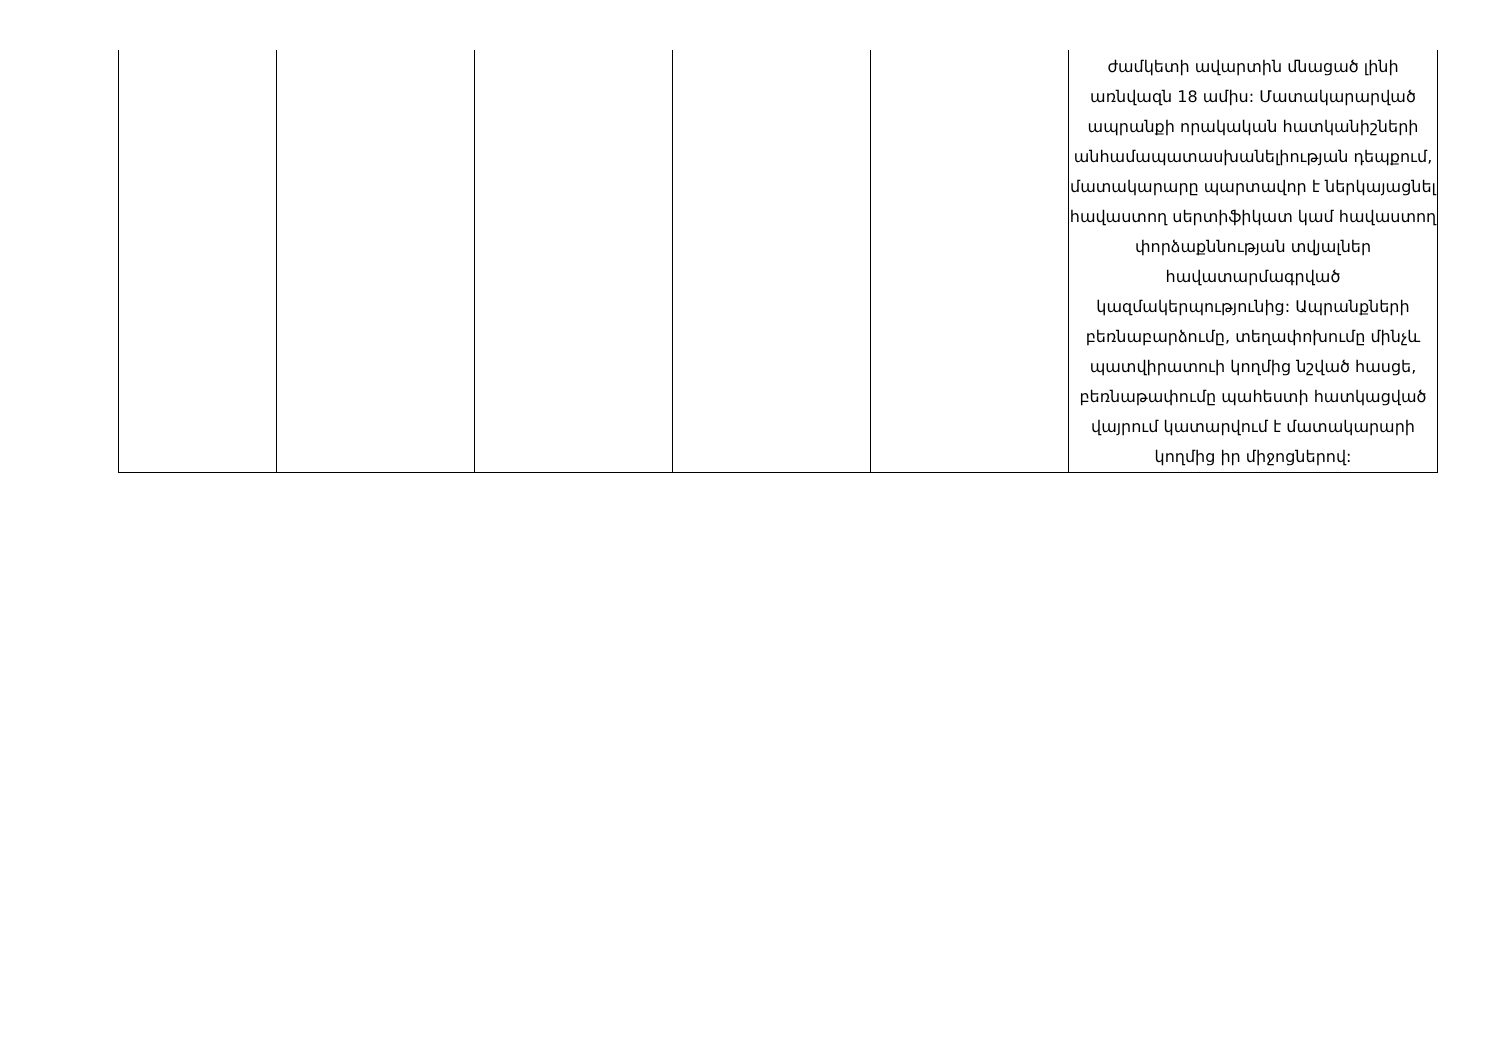| | | | | | ժամկետի ավարտին մնացած լինի առնվազն 18 ամիս: Մատակարարված ապրանքի որակական հատկանիշների անհամապատասխանելիության դեպքում, մատակարարը պարտավոր է ներկայացնել հավաստող սերտիֆիկատ կամ հավաստող փորձաքննության տվյալներ հավատարմագրված կազմակերպությունից: Ապրանքների բեռնաբարձումը, տեղափոխումը մինչև պատվիրատուի կողմից նշված հասցե, բեռնաթափումը պահեստի հատկացված վայրում կատարվում է մատակարարի կողմից իր միջոցներով: |